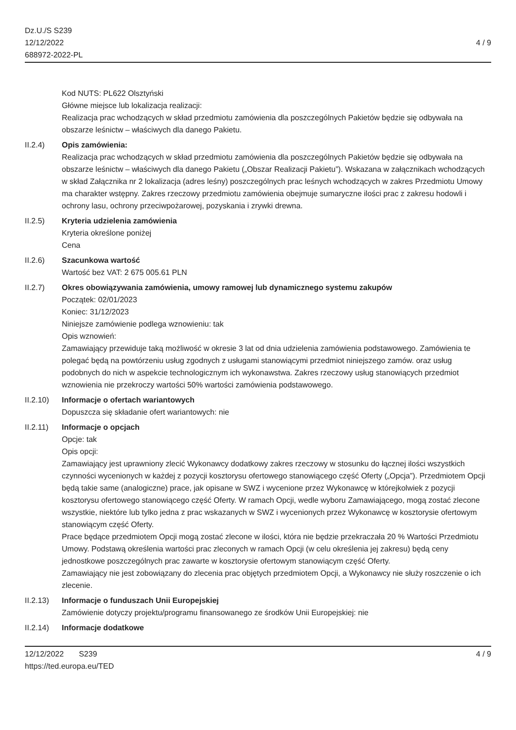Dz.U./S S239
12/12/2022
688972-2022-PL
4 / 9
Kod NUTS: PL622 Olsztyński
Główne miejsce lub lokalizacja realizacji:
Realizacja prac wchodzących w skład przedmiotu zamówienia dla poszczególnych Pakietów będzie się odbywała na obszarze leśnictw – właściwych dla danego Pakietu.
II.2.4) Opis zamówienia:
Realizacja prac wchodzących w skład przedmiotu zamówienia dla poszczególnych Pakietów będzie się odbywała na obszarze leśnictw – właściwych dla danego Pakietu („Obszar Realizacji Pakietu”). Wskazana w załącznikach wchodzących w skład Załącznika nr 2 lokalizacja (adres leśny) poszczególnych prac leśnych wchodzących w zakres Przedmiotu Umowy ma charakter wstępny. Zakres rzeczowy przedmiotu zamówienia obejmuje sumaryczne ilości prac z zakresu hodowli i ochrony lasu, ochrony przeciwpożarowej, pozyskania i zrywki drewna.
II.2.5) Kryteria udzielenia zamówienia
Kryteria określone poniżej
Cena
II.2.6) Szacunkowa wartość
Wartość bez VAT: 2 675 005.61 PLN
II.2.7) Okres obowiązywania zamówienia, umowy ramowej lub dynamicznego systemu zakupów
Początek: 02/01/2023
Koniec: 31/12/2023
Niniejsze zamówienie podlega wznowieniu: tak
Opis wznowień:
Zamawiający przewiduje taką możliwość w okresie 3 lat od dnia udzielenia zamówienia podstawowego. Zamówienia te polegać będą na powtórzeniu usług zgodnych z usługami stanowiącymi przedmiot niniejszego zamów. oraz usług podobnych do nich w aspekcie technologicznym ich wykonawstwa. Zakres rzeczowy usług stanowiących przedmiot wznowienia nie przekroczy wartości 50% wartości zamówienia podstawowego.
II.2.10)
Informacje o ofertach wariantowych
Dopuszcza się składanie ofert wariantowych: nie
II.2.11)
Informacje o opcjach
Opcje: tak
Opis opcji:
Zamawiający jest uprawniony zlecić Wykonawcy dodatkowy zakres rzeczowy w stosunku do łącznej ilości wszystkich czynności wycenionych w każdej z pozycji kosztorysu ofertowego stanowiącego część Oferty („Opcja”). Przedmiotem Opcji będą takie same (analogiczne) prace, jak opisane w SWZ i wycenione przez Wykonawcę w którejkolwiek z pozycji kosztorysu ofertowego stanowiącego część Oferty. W ramach Opcji, wedle wyboru Zamawiającego, mogą zostać zlecone wszystkie, niektóre lub tylko jedna z prac wskazanych w SWZ i wycenionych przez Wykonawcę w kosztorysie ofertowym stanowiącym część Oferty.
Prace będące przedmiotem Opcji mogą zostać zlecone w ilości, która nie będzie przekraczała 20 % Wartości Przedmiotu Umowy. Podstawą określenia wartości prac zleconych w ramach Opcji (w celu określenia jej zakresu) będą ceny jednostkowe poszczególnych prac zawarte w kosztorysie ofertowym stanowiącym część Oferty.
Zamawiający nie jest zobowiązany do zlecenia prac objętych przedmiotem Opcji, a Wykonawcy nie służy roszczenie o ich zlecenie.
II.2.13)
Informacje o funduszach Unii Europejskiej
Zamówienie dotyczy projektu/programu finansowanego ze środków Unii Europejskiej: nie
II.2.14)
Informacje dodatkowe
12/12/2022 S239 4 / 9
https://ted.europa.eu/TED